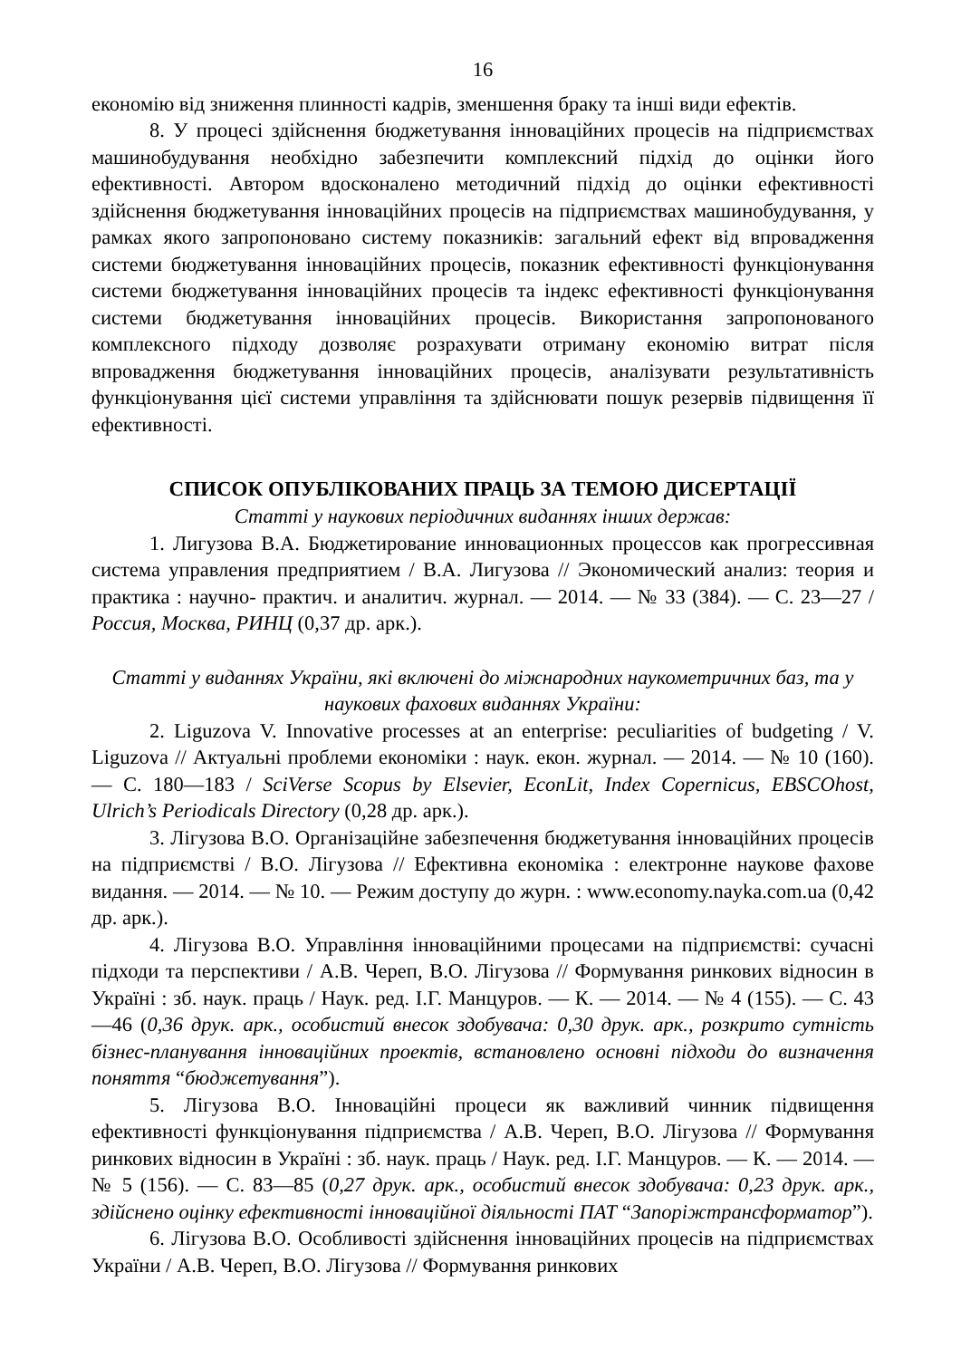16
економію від зниження плинності кадрів, зменшення браку та інші види ефектів.
8. У процесі здійснення бюджетування інноваційних процесів на підприємствах машинобудування необхідно забезпечити комплексний підхід до оцінки його ефективності. Автором вдосконалено методичний підхід до оцінки ефективності здійснення бюджетування інноваційних процесів на підприємствах машинобудування, у рамках якого запропоновано систему показників: загальний ефект від впровадження системи бюджетування інноваційних процесів, показник ефективності функціонування системи бюджетування інноваційних процесів та індекс ефективності функціонування системи бюджетування інноваційних процесів. Використання запропонованого комплексного підходу дозволяє розрахувати отриману економію витрат після впровадження бюджетування інноваційних процесів, аналізувати результативність функціонування цієї системи управління та здійснювати пошук резервів підвищення її ефективності.
СПИСОК ОПУБЛІКОВАНИХ ПРАЦЬ ЗА ТЕМОЮ ДИСЕРТАЦІЇ
Статті у наукових періодичних виданнях інших держав:
1. Лигузова В.А. Бюджетирование инновационных процессов как прогрессивная система управления предприятием / В.А. Лигузова // Экономический анализ: теория и практика : научно- практич. и аналитич. журнал. — 2014. — № 33 (384). — С. 23—27 / Россия, Москва, РИНЦ (0,37 др. арк.).
Статті у виданнях України, які включені до міжнародних наукометричних баз, та у наукових фахових виданнях України:
2. Liguzova V. Innovative processes at an enterprise: peculiarities of budgeting / V. Liguzova // Актуальні проблеми економіки : наук. екон. журнал. — 2014. — № 10 (160). — С. 180—183 / SciVerse Scopus by Elsevier, EconLit, Index Copernicus, EBSCOhost, Ulrich’s Periodicals Directory (0,28 др. арк.).
3. Лігузова В.О. Організаційне забезпечення бюджетування інноваційних процесів на підприємстві / В.О. Лігузова // Ефективна економіка : електронне наукове фахове видання. — 2014. — № 10. — Режим доступу до журн. : www.economy.nayka.com.ua (0,42 др. арк.).
4. Лігузова В.О. Управління інноваційними процесами на підприємстві: сучасні підходи та перспективи / А.В. Череп, В.О. Лігузова // Формування ринкових відносин в Україні : зб. наук. праць / Наук. ред. І.Г. Манцуров. — К. — 2014. — № 4 (155). — С. 43—46 (0,36 друк. арк., особистий внесок здобувача: 0,30 друк. арк., розкрито сутність бізнес-планування інноваційних проектів, встановлено основні підходи до визначення поняття “бюджетування”).
5. Лігузова В.О. Інноваційні процеси як важливий чинник підвищення ефективності функціонування підприємства / А.В. Череп, В.О. Лігузова // Формування ринкових відносин в Україні : зб. наук. праць / Наук. ред. І.Г. Манцуров. — К. — 2014. — № 5 (156). — С. 83—85 (0,27 друк. арк., особистий внесок здобувача: 0,23 друк. арк., здійснено оцінку ефективності інноваційної діяльності ПАТ “Запоріжтрансформатор”).
6. Лігузова В.О. Особливості здійснення інноваційних процесів на підприємствах України / А.В. Череп, В.О. Лігузова // Формування ринкових